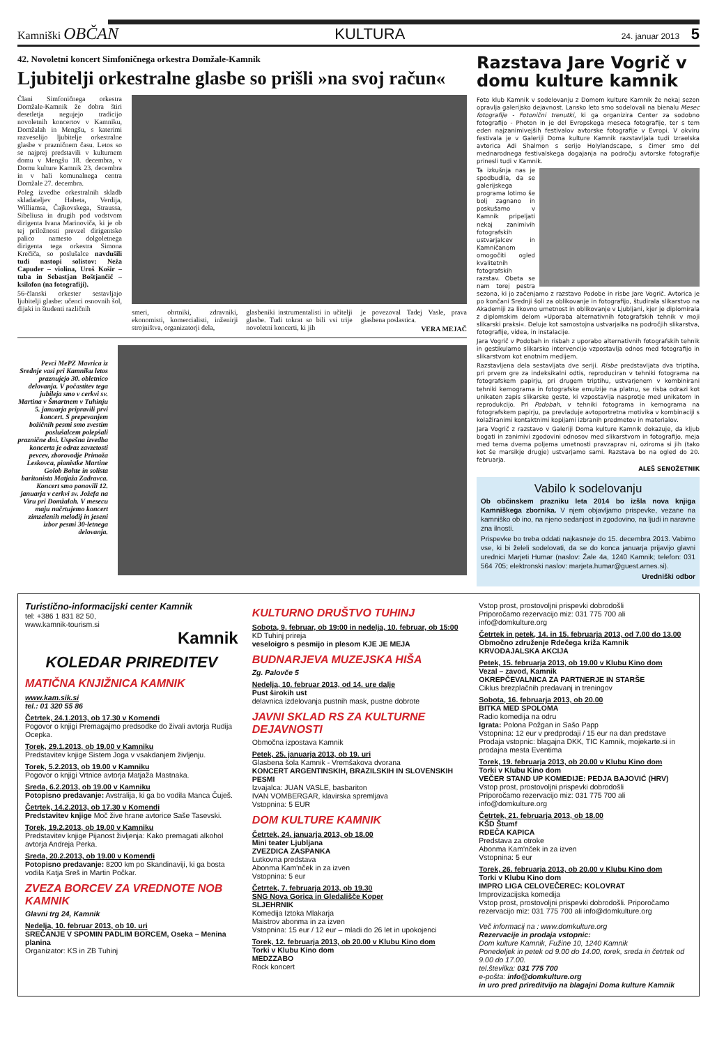Kamniški OBČAN KULTURA 24. januar 2013 5
42. Novoletni koncert Simfoničnega orkestra Domžale-Kamnik
Ljubitelji orkestralne glasbe so prišli »na svoj račun«
Člani Simfoničnega orkestra Domžale-Kamnik že dobra štiri desetletja negujejo tradicijo novoletnih koncertov v Kamniku, Domžalah in Mengšu, s katerimi razveselijo ljubitelje orkestralne glasbe v prazničnem času. Letos so se najprej predstavili v kulturnem domu v Mengšu 18. decembra, v Domu kulture Kamnik 23. decembra in v hali komunalnega centra Domžale 27. decembra.
Poleg izvedbe orkestralnih skladb skladateljev Habeta, Verdija, Williamsa, Čajkovskega, Straussa, Sibeliusa in drugih pod vodstvom dirigenta Ivana Marinoviča, ki je ob tej priložnosti prevzel dirigentsko palico namesto dolgoletnega dirigenta tega orkestra Simona Krečiča, so poslušalce navdušili tudi nastopi solistov: Neža Capuder – violina, Uroš Košir – tuba in Sebastjan Boštjančič – ksilofon (na fotografiji).
56-članski orkester sestavljajo ljubitelji glasbe: učenci osnovnih šol, dijaki in študenti različnih
smeri, obrtniki, zdravniki, ekonomisti, komercialisti, inženirji strojništva, organizatorji dela,
glasbeniki instrumentalisti in učitelji glasbe. Tudi tokrat so bili vsi trije novoletni koncerti, ki jih
je povezoval Tadej Vasle, prava glasbena poslastica.
VERA MEJAČ
Pevci MePZ Mavrica iz Srednje vasi pri Kamniku letos praznujejo 30. obletnico delovanja. V počastitev tega jubileja smo v cerkvi sv. Martina v Šmartnem v Tuhinju 5. januarja pripravili prvi koncert. S prepevanjem božičnih pesmi smo zvestim poslušalcem polepšali praznične dni. Uspešna izvedba koncerta je odraz zavzetosti pevcev, zborovodje Primoža Leskovca, pianistke Martine Golob Bohte in solista baritonista Matjaža Zadravca. Koncert smo ponovili 12. januarja v cerkvi sv. Jožefa na Viru pri Domžalah. V mesecu maju načrtujemo koncert zimzelenih melodij in jeseni izbor pesmi 30-letnega delovanja.
Razstava Jare Vogrič v domu kulture kamnik
Foto klub Kamnik v sodelovanju z Domom kulture Kamnik že nekaj sezon opravlja galerijsko dejavnost. Lansko leto smo sodelovali na bienalu Mesec fotografije - Fotonični trenutki, ki ga organizira Center za sodobno fotografijo - Photon in je del Evropskega meseca fotografije, ter s tem eden najzanimivejših festivalov avtorske fotografije v Evropi. V okviru festivala je v Galeriji Doma kulture Kamnik razstavljala tudi Izraelska avtorica Adi Shalmon s serijo Holylandscape, s čimer smo del mednarodnega festivalskega dogajanja na področju avtorske fotografije prinesli tudi v Kamnik.
Ta izkušnja nas je spodbudila, da se galerijskega programa lotimo še bolj zagnano in poskušamo v Kamnik pripeljati nekaj zanimivih fotografskih ustvarjalcev in Kamničanom omogočiti ogled kvalitetnih fotografskih razstav. Obeta se nam torej pestra sezona, ki jo začenjamo z razstavo Podobe in risbe Jare Vogrič. Avtorica je po končani Srednji šoli za oblikovanje in fotografijo, študirala slikarstvo na Akademiji za likovno umetnost in oblikovanje v Ljubljani, kjer je diplomirala z diplomskim delom »Uporaba alternativnih fotografskih tehnik v moji slikarski praksi«. Deluje kot samostojna ustvarjalka na področjih slikarstva, fotografije, videa, in instalacije.
Jara Vogrič v Podobah in risbah z uporabo alternativnih fotografskih tehnik in gestikularno slikarsko intervencijo vzpostavlja odnos med fotografijo in slikarstvom kot enotnim medijem.
Razstavljena dela sestavljata dve seriji. Risbe predstavljata dva triptiha, pri prvem gre za indeksikalni odtis, reproduciran v tehniki fotograma na fotografskem papirju, pri drugem triptihu, ustvarjenem v kombinirani tehniki kemograma in fotografske emulzije na platnu, se risba odrazi kot unikaten zapis slikarske geste, ki vzpostavlja nasprotje med unikatom in reprodukcijo. Pri Podobah, v tehniki fotograma in kemograma na fotografskem papirju, pa prevladuje avtoportretna motivika v kombinaciji s kolažiranimi kontaktnimi kopijami izbranih predmetov in materialov.
Jara Vogrič z razstavo v Galeriji Doma kulture Kamnik dokazuje, da kljub bogati in zanimivi zgodovini odnosov med slikarstvom in fotografijo, meja med tema dvema poljema umetnosti pravzaprav ni, oziroma si jih (tako kot še marsikje drugje) ustvarjamo sami. Razstava bo na ogled do 20. februarja.
ALEŠ SENOŽETNIK
Vabilo k sodelovanju
Ob občinskem prazniku leta 2014 bo izšla nova knjiga Kamniškega zbornika. V njem objavljamo prispevke, vezane na kamniško ob ino, na njeno sedanjost in zgodovino, na ljudi in naravne zna ilnosti.
Prispevke bo treba oddati najkasneje do 15. decembra 2013. Vabimo vse, ki bi želeli sodelovati, da se do konca januarja prijavijo glavni urednici Marjeti Humar (naslov: Žale 4a, 1240 Kamnik; telefon: 031 564 705; elektronski naslov: marjeta.humar@guest.arnes.si).
Uredniški odbor
Turistično-informacijski center Kamnik
tel: +386 1 831 82 50,
www.kamnik-tourism.si
Kamnik
KOLEDAR PRIREDITEV
MATIČNA KNJIŽNICA KAMNIK
www.kam.sik.si
tel.: 01 320 55 86
Četrtek, 24.1.2013, ob 17.30 v Komendi
Pogovor o knjigi Premagajmo predsodke do živali avtorja Rudija Ocepka.
Torek, 29.1.2013, ob 19.00 v Kamniku
Predstavitev knjige Sistem Joga v vsakdanjem življenju.
Torek, 5.2.2013, ob 19.00 v Kamniku
Pogovor o knjigi Vrtnice avtorja Matjaža Mastnaka.
Sreda, 6.2.2013, ob 19.00 v Kamniku
Potopisno predavanje: Avstralija, ki ga bo vodila Manca Čuješ.
Četrtek, 14.2.2013, ob 17.30 v Komendi
Predstavitev knjige Moč žive hrane avtorice Saše Tasevski.
Torek, 19.2.2013, ob 19.00 v Kamniku
Predstavitev knjige Pijanost življenja: Kako premagati alkohol avtorja Andreja Perka.
Sreda, 20.2.2013, ob 19.00 v Komendi
Potopisno predavanje: 8200 km po Skandinaviji, ki ga bosta vodila Katja Sreš in Martin Počkar.
ZVEZA BORCEV ZA VREDNOTE NOB KAMNIK
Glavni trg 24, Kamnik
Nedelja, 10. februar 2013, ob 10. uri
SREČANJE V SPOMIN PADLIM BORCEM, Oseka – Menina planina
Organizator: KS in ZB Tuhinj
KULTURNO DRUŠTVO TUHINJ
Sobota, 9. februar, ob 19:00 in nedelja, 10. februar, ob 15:00
KD Tuhinj prireja
veseloigro s pesmijo in plesom KJE JE MEJA
BUDNARJEVA MUZEJSKA HIŠA
Zg. Palovče 5
Nedelja, 10. februar 2013, od 14. ure dalje
Pust širokih ust
delavnica izdelovanja pustnih mask, pustne dobrote
JAVNI SKLAD RS ZA KULTURNE DEJAVNOSTI
Območna izpostava Kamnik
Petek, 25. januarja 2013, ob 19. uri
Glasbena šola Kamnik - Vremšakova dvorana
KONCERT ARGENTINSKIH, BRAZILSKIH IN SLOVENSKIH PESMI
Izvajalca: JUAN VASLE, basbariton
IVAN VOMBERGAR, klavirska spremljava
Vstopnina: 5 EUR
DOM KULTURE KAMNIK
Četrtek, 24. januarja 2013, ob 18.00
Mini teater Ljubljana
ZVEZDICA ZASPANKA
Lutkovna predstava
Abonma Kam'nček in za izven
Vstopnina: 5 eur
Četrtek, 7. februarja 2013, ob 19.30
SNG Nova Gorica in Gledališče Koper
SLJEHRNIK
Komedija Iztoka Mlakarja
Maistrov abonma in za izven
Vstopnina: 15 eur / 12 eur – mladi do 26 let in upokojenci
Torek, 12. februarja 2013, ob 20.00 v Klubu Kino dom
Torki v Klubu Kino dom
MEDZZABO
Rock koncert
Vstop prost, prostovoljni prispevki dobrodošli
Priporočamo rezervacijo miz: 031 775 700 ali info@domkulture.org
Četrtek in petek, 14. in 15. februarja 2013, od 7.00 do 13.00
Območno združenje Rdečega križa Kamnik
KRVODAJALSKA AKCIJA
Petek, 15. februarja 2013, ob 19.00 v Klubu Kino dom
Vezal – zavod, Kamnik
OKREPČEVALNICA ZA PARTNERJE IN STARŠE
Ciklus brezplačnih predavanj in treningov
Sobota, 16. februarja 2013, ob 20.00
BITKA MED SPOLOMA
Radio komedija na odru
Igrata: Polona Požgan in Sašo Papp
Vstopnina: 12 eur v predprodaji / 15 eur na dan predstave
Prodaja vstopnic: blagajna DKK, TIC Kamnik, mojekarte.si in prodajna mesta Eventima
Torek, 19. februarja 2013, ob 20.00 v Klubu Kino dom
Torki v Klubu Kino dom
VEČER STAND UP KOMEDIJE: PEDJA BAJOVIĆ (HRV)
Vstop prost, prostovoljni prispevki dobrodošli
Priporočamo rezervacijo miz: 031 775 700 ali info@domkulture.org
Četrtek, 21. februarja 2013, ob 18.00
KŠD Štumf
RDEČA KAPICA
Predstava za otroke
Abonma Kam'nček in za izven
Vstopnina: 5 eur
Torek, 26. februarja 2013, ob 20.00 v Klubu Kino dom
Torki v Klubu Kino dom
IMPRO LIGA CELOVEČEREC: KOLOVRAT
Improvizacijska komedija
Vstop prost, prostovoljni prispevki dobrodošli. Priporočamo rezervacijo miz: 031 775 700 ali info@domkulture.org
Več informacij na : www.domkulture.org
Rezervacije in prodaja vstopnic:
Dom kulture Kamnik, Fužine 10, 1240 Kamnik
Ponedeljek in petek od 9.00 do 14.00, torek, sreda in četrtek od 9.00 do 17.00.
tel.številka: 031 775 700
e-pošta: info@domkulture.org
in uro pred prireditvijo na blagajni Doma kulture Kamnik